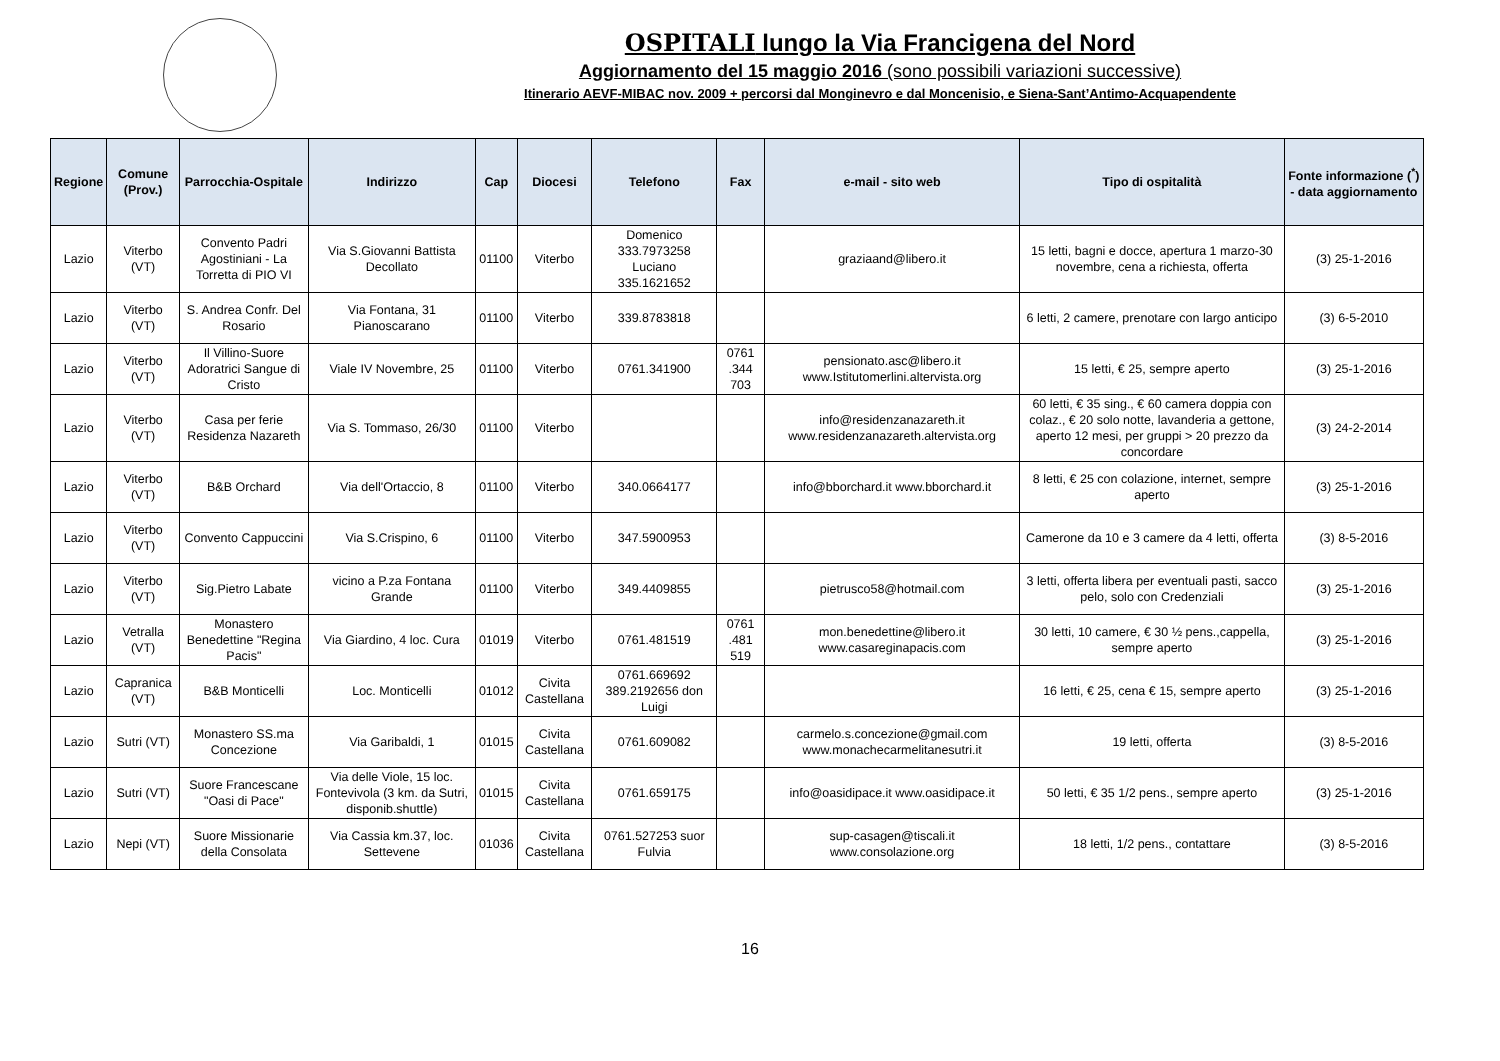OSPITALI lungo la Via Francigena del Nord
Aggiornamento del 15 maggio 2016 (sono possibili variazioni successive)
Itinerario AEVF-MIBAC nov. 2009 + percorsi dal Monginevro e dal Moncenisio, e Siena-Sant’Antimo-Acquapendente
| Regione | Comune (Prov.) | Parrocchia-Ospitale | Indirizzo | Cap | Diocesi | Telefono | Fax | e-mail - sito web | Tipo di ospitalità | Fonte informazione (<sup>*</sup>) - data aggiornamento |
| --- | --- | --- | --- | --- | --- | --- | --- | --- | --- | --- |
| Lazio | Viterbo (VT) | Convento Padri Agostiniani - La Torretta di PIO VI | Via S.Giovanni Battista Decollato | 01100 | Viterbo | Domenico 333.7973258 Luciano 335.1621652 | | graziaand@libero.it | 15 letti, bagni e docce, apertura 1 marzo-30 novembre, cena a richiesta, offerta | (3) 25-1-2016 |
| Lazio | Viterbo (VT) | S. Andrea Confr. Del Rosario | Via Fontana, 31 Pianoscarano | 01100 | Viterbo | 339.8783818 | | | 6 letti, 2 camere, prenotare con largo anticipo | (3) 6-5-2010 |
| Lazio | Viterbo (VT) | Il Villino-Suore Adoratrici Sangue di Cristo | Viale IV Novembre, 25 | 01100 | Viterbo | 0761.341900 | 0761 .344 703 | pensionato.asc@libero.it www.Istitutomerlini.altervista.org | 15 letti, € 25, sempre aperto | (3) 25-1-2016 |
| Lazio | Viterbo (VT) | Casa per ferie Residenza Nazareth | Via S. Tommaso, 26/30 | 01100 | Viterbo | | | info@residenzanazareth.it www.residenzanazareth.altervista.org | 60 letti, € 35 sing., € 60 camera doppia con colaz., € 20 solo notte, lavanderia a gettone, aperto 12 mesi, per gruppi > 20 prezzo da concordare | (3) 24-2-2014 |
| Lazio | Viterbo (VT) | B&B Orchard | Via dell'Ortaccio, 8 | 01100 | Viterbo | 340.0664177 | | info@bborchard.it www.bborchard.it | 8 letti, € 25 con colazione, internet, sempre aperto | (3) 25-1-2016 |
| Lazio | Viterbo (VT) | Convento Cappuccini | Via S.Crispino, 6 | 01100 | Viterbo | 347.5900953 | | | Camerone da 10 e 3 camere da 4 letti, offerta | (3) 8-5-2016 |
| Lazio | Viterbo (VT) | Sig.Pietro Labate | vicino a P.za Fontana Grande | 01100 | Viterbo | 349.4409855 | | pietrusco58@hotmail.com | 3 letti, offerta libera per eventuali pasti, sacco pelo, solo con Credenziali | (3) 25-1-2016 |
| Lazio | Vetralla (VT) | Monastero Benedettine "Regina Pacis" | Via Giardino, 4 loc. Cura | 01019 | Viterbo | 0761.481519 | 0761 .481 519 | mon.benedettine@libero.it www.casareginapacis.com | 30 letti, 10 camere, € 30 ½ pens.,cappella, sempre aperto | (3) 25-1-2016 |
| Lazio | Capranica (VT) | B&B Monticelli | Loc. Monticelli | 01012 | Civita Castellana | 0761.669692 389.2192656 don Luigi | | | 16 letti, € 25, cena € 15, sempre aperto | (3) 25-1-2016 |
| Lazio | Sutri (VT) | Monastero SS.ma Concezione | Via Garibaldi, 1 | 01015 | Civita Castellana | 0761.609082 | | carmelo.s.concezione@gmail.com www.monachecarmelitanesutri.it | 19 letti, offerta | (3) 8-5-2016 |
| Lazio | Sutri (VT) | Suore Francescane "Oasi di Pace" | Via delle Viole, 15 loc. Fontevivola (3 km. da Sutri, disponib.shuttle) | 01015 | Civita Castellana | 0761.659175 | | info@oasidipace.it www.oasidipace.it | 50 letti, € 35 1/2 pens., sempre aperto | (3) 25-1-2016 |
| Lazio | Nepi (VT) | Suore Missionarie della Consolata | Via Cassia km.37, loc. Settevene | 01036 | Civita Castellana | 0761.527253 suor Fulvia | | sup-casagen@tiscali.it www.consolazione.org | 18 letti, 1/2 pens., contattare | (3) 8-5-2016 |
16